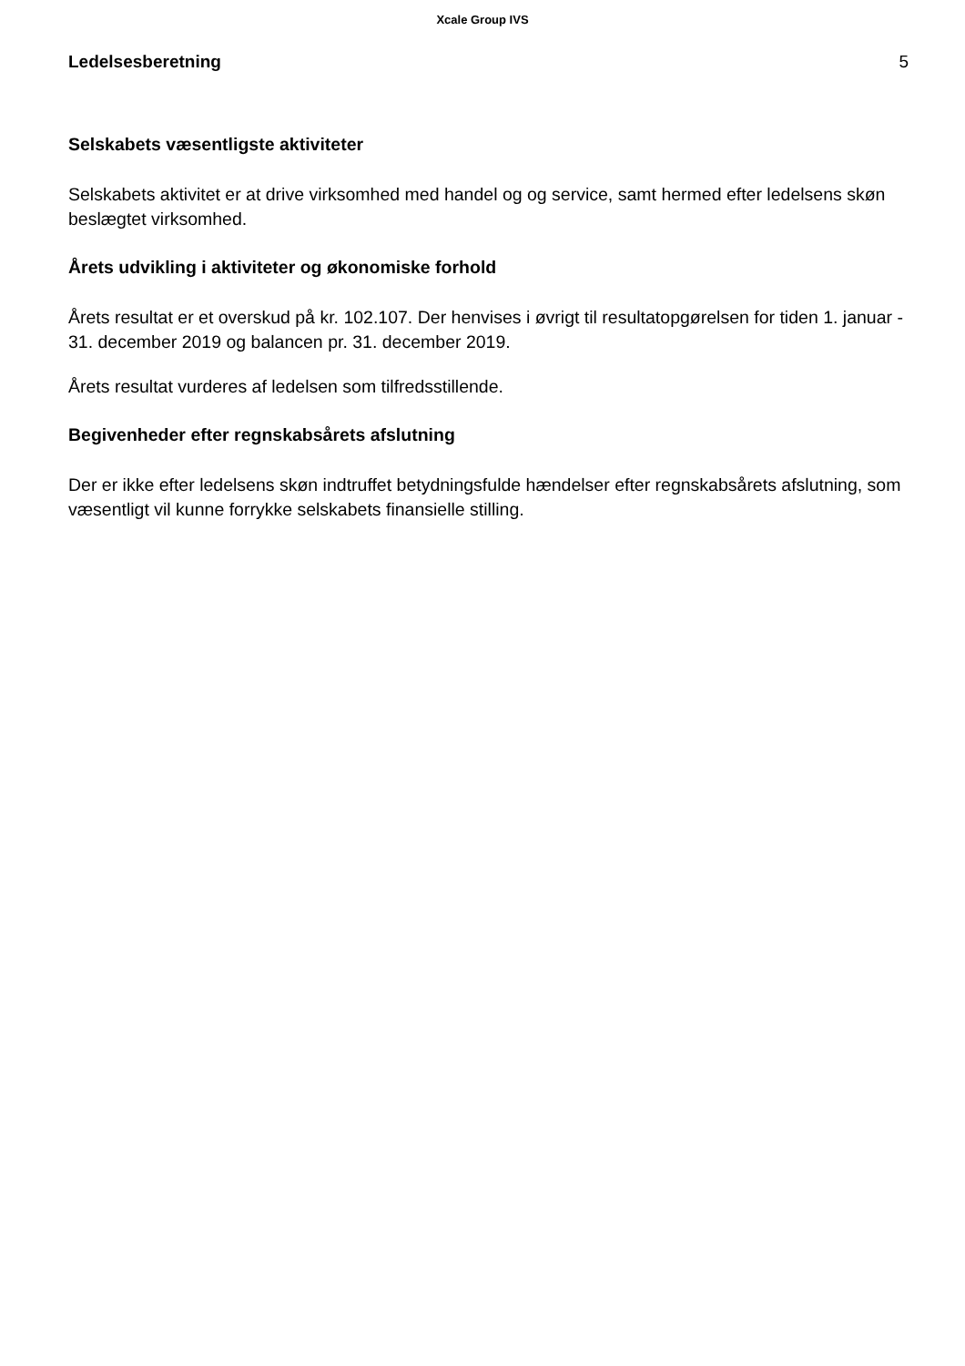Xcale Group IVS
Ledelsesberetning 5
Selskabets væsentligste aktiviteter
Selskabets aktivitet er at drive virksomhed med handel og og service, samt hermed efter ledelsens skøn beslægtet virksomhed.
Årets udvikling i aktiviteter og økonomiske forhold
Årets resultat er et overskud på kr. 102.107. Der henvises i øvrigt til resultatopgørelsen for tiden 1. januar - 31. december 2019 og balancen pr. 31. december 2019.
Årets resultat vurderes af ledelsen som tilfredsstillende.
Begivenheder efter regnskabsårets afslutning
Der er ikke efter ledelsens skøn indtruffet betydningsfulde hændelser efter regnskabsårets afslutning, som væsentligt vil kunne forrykke selskabets finansielle stilling.